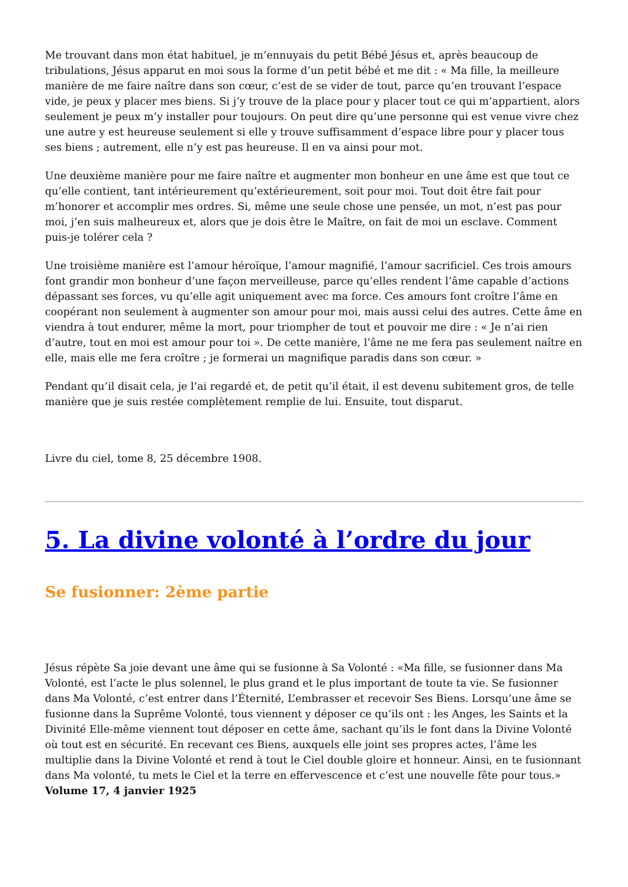Me trouvant dans mon état habituel, je m’ennuyais du petit Bébé Jésus et, après beaucoup de tribulations, Jésus apparut en moi sous la forme d’un petit bébé et me dit : « Ma fille, la meilleure manière de me faire naître dans son cœur, c’est de se vider de tout, parce qu’en trouvant l’espace vide, je peux y placer mes biens. Si j’y trouve de la place pour y placer tout ce qui m’appartient, alors seulement je peux m’y installer pour toujours. On peut dire qu’une personne qui est venue vivre chez une autre y est heureuse seulement si elle y trouve suffisamment d’espace libre pour y placer tous ses biens ; autrement, elle n’y est pas heureuse. Il en va ainsi pour mot.
Une deuxième manière pour me faire naître et augmenter mon bonheur en une âme est que tout ce qu’elle contient, tant intérieurement qu’extérieurement, soit pour moi. Tout doit être fait pour m’honorer et accomplir mes ordres. Si, même une seule chose une pensée, un mot, n’est pas pour moi, j’en suis malheureux et, alors que je dois être le Maître, on fait de moi un esclave. Comment puis-je tolérer cela ?
Une troisième manière est l’amour héroïque, l’amour magnifié, l’amour sacrificiel. Ces trois amours font grandir mon bonheur d’une façon merveilleuse, parce qu’elles rendent l’âme capable d’actions dépassant ses forces, vu qu’elle agit uniquement avec ma force. Ces amours font croître l’âme en coopérant non seulement à augmenter son amour pour moi, mais aussi celui des autres. Cette âme en viendra à tout endurer, même la mort, pour triompher de tout et pouvoir me dire : « Je n’ai rien d’autre, tout en moi est amour pour toi ». De cette manière, l’âme ne me fera pas seulement naître en elle, mais elle me fera croître ; je formerai un magnifique paradis dans son cœur. »
Pendant qu’il disait cela, je l’ai regardé et, de petit qu’il était, il est devenu subitement gros, de telle manière que je suis restée complètement remplie de lui. Ensuite, tout disparut.
Livre du ciel, tome 8, 25 décembre 1908.
5. La divine volonté à l’ordre du jour
Se fusionner: 2ème partie
Jésus répète Sa joie devant une âme qui se fusionne à Sa Volonté : «Ma fille, se fusionner dans Ma Volonté, est l’acte le plus solennel, le plus grand et le plus important de toute ta vie. Se fusionner dans Ma Volonté, c’est entrer dans l’Éternité, L’embrasser et recevoir Ses Biens. Lorsqu’une âme se fusionne dans la Suprême Volonté, tous viennent y déposer ce qu’ils ont : les Anges, les Saints et la Divinité Elle-même viennent tout déposer en cette âme, sachant qu’ils le font dans la Divine Volonté où tout est en sécurité. En recevant ces Biens, auxquels elle joint ses propres actes, l’âme les multiplie dans la Divine Volonté et rend à tout le Ciel double gloire et honneur. Ainsi, en te fusionnant dans Ma volonté, tu mets le Ciel et la terre en effervescence et c’est une nouvelle fête pour tous.» Volume 17, 4 janvier 1925